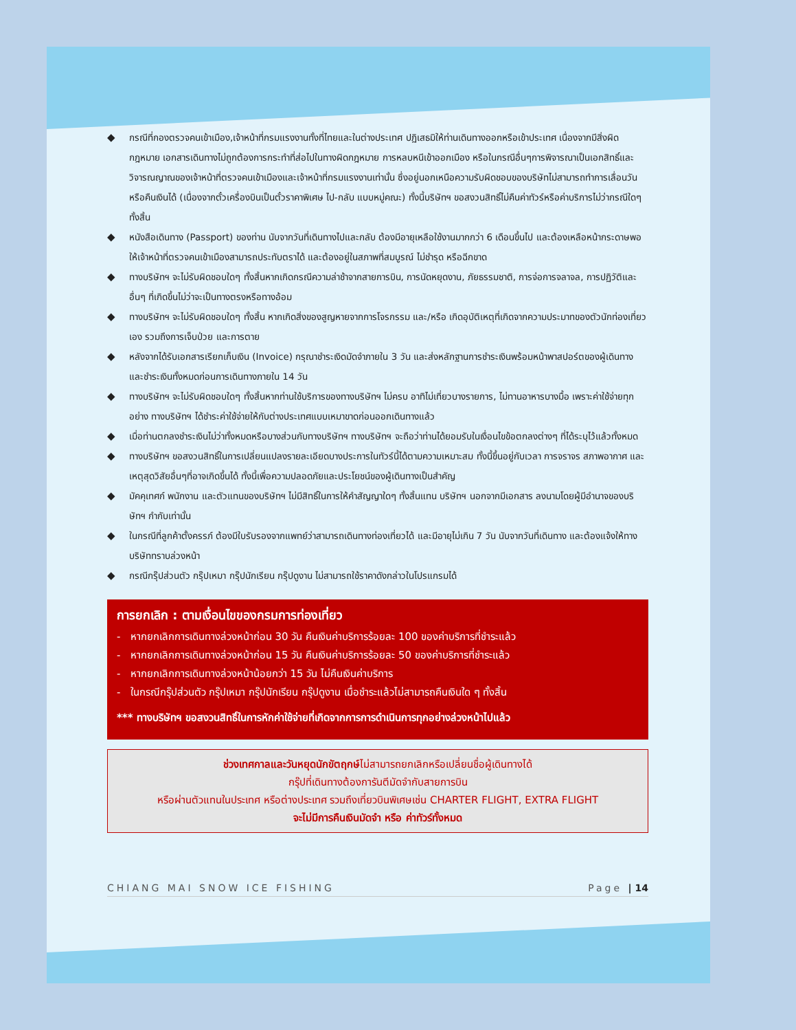◆ กรณีที่กองตรวจคนเข้าเมือง,เจ้าหน้าที่กรมแรงงานทั้งที่ไทยและในต่างประเทศ ปฏิเสธมิให้ท่านเดินทางออกหรือเข้าประเทศ เนื่องจากมีสิ่งผิดกฎหมาย เอกสารเดินทางไม่ถูกต้องการกระทำที่ส่อไปในทางผิดกฎหมาย การหลบหนีเข้าออกเมือง หรือในกรณีอื่นๆการพิจารณาเป็นเอกสิทธิ์และวิจารณญาณของเจ้าหน้าที่ตรวจคนเข้าเมืองและเจ้าหน้าที่กรมแรงงานเท่านั้น ซึ่งอยู่นอกเหนือความรับผิดชอบของบริษัทไม่สามารถทำการเลื่อนวันหรือคืนเงินได้ (เนื่องจากตั๋วเครื่องบินเป็นตั๋วราคาพิเศษ ไป-กลับ แบบหมู่คณะ) ทั้งนี้บริษัทฯ ขอสงวนสิทธิ์ไม่คืนค่าทัวร์หรือค่าบริการไม่ว่ากรณีใดๆ ทั้งสิ้น
◆ หนังสือเดินทาง (Passport) ของท่าน นับจากวันที่เดินทางไปและกลับ ต้องมีอายุเหลือใช้งานมากกว่า 6 เดือนขึ้นไป และต้องเหลือหน้ากระดาษพอให้เจ้าหน้าที่ตรวจคนเข้าเมืองสามารถประทับตราได้ และต้องอยู่ในสภาพที่สมบูรณ์ ไม่ชำรุด หรือฉีกขาด
◆ ทางบริษัทฯ จะไม่รับผิดชอบใดๆ ทั้งสิ้นหากเกิดกรณีความล่าช้าจากสายการบิน, การนัดหยุดงาน, ภัยธรรมชาติ, การจ่อการจลาจล, การปฏิวัติและอื่นๆ ที่เกิดขึ้นไม่ว่าจะเป็นทางตรงหรือทางอ้อม
◆ ทางบริษัทฯ จะไม่รับผิดชอบใดๆ ทั้งสิ้น หากเกิดสิ่งของสูญหายจากการโจรกรรม และ/หรือ เกิดอุบัติเหตุที่เกิดจากความประมาทของตัวนักท่องเที่ยวเอง รวมถึงการเจ็บป่วย และการตาย
◆ หลังจากได้รับเอกสารเรียกเก็บเงิน (Invoice) กรุณาชำระเงิดมัดจำภายใน 3 วัน และส่งหลักฐานการชำระเงินพร้อมหน้าพาสปอร์ตของผู้เดินทาง และชำระเงินทั้งหมดก่อนการเดินทางภายใน 14 วัน
◆ ทางบริษัทฯ จะไม่รับผิดชอบใดๆ ทั้งสิ้นหากท่านใช้บริการของทางบริษัทฯ ไม่ครบ อาทิไม่เที่ยวบางรายการ, ไม่ทานอาหารบางมื้อ เพราะค่าใช้จ่ายทุกอย่าง ทางบริษัทฯ ได้ชำระค่าใช้จ่ายให้กับต่างประเทศแบบเหมาขาดก่อนออกเดินทางแล้ว
◆ เมื่อท่านตกลงชำระเงินไม่ว่าทั้งหมดหรือบางส่วนกับทางบริษัทฯ ทางบริษัทฯ จะถือว่าท่านได้ยอมรับในเงื่อนไขข้อตกลงต่างๆ ที่ได้ระบุไว้แล้วทั้งหมด
◆ ทางบริษัทฯ ขอสงวนสิทธิ์ในการเปลี่ยนแปลงรายละเอียดบางประการในทัวร์นี้ได้ตามความเหมาะสม ทั้งนี้ขึ้นอยู่กับเวลา การจราจร สภาพอากาศ และเหตุสุดวิสัยอื่นๆที่อาจเกิดขึ้นได้ ทั้งนี้เพื่อความปลอดภัยและประโยชน์ของผู้เดินทางเป็นสำคัญ
◆ มัคคุเทศก์ พนักงาน และตัวแทนของบริษัทฯ ไม่มีสิทธิ์ในการให้คำสัญญาใดๆ ทั้งสิ้นแทน บริษัทฯ นอกจากมีเอกสาร ลงนามโดยผู้มีอำนาจของบริษัทฯ กำกับเท่านั้น
◆ ในกรณีที่ลูกค้าตั้งครรภ์ ต้องมีใบรับรองจากแพทย์ว่าสามารถเดินทางท่องเที่ยวได้ และมีอายุไม่เกิน 7 วัน นับจากวันที่เดินทาง และต้องแจ้งให้ทางบริษัททราบล่วงหน้า
◆ กรณีกรุ๊ปส่วนตัว กรุ๊ปเหมา กรุ๊ปนักเรียน กรุ๊ปดูงาน ไม่สามารถใช้ราคาดังกล่าวในโปรแกรมได้
การยกเลิก : ตามเงื่อนไขของกรมการท่องเที่ยว
- หากยกเลิกการเดินทางล่วงหน้าก่อน 30 วัน คืนเงินค่าบริการร้อยละ 100 ของค่าบริการที่ชำระแล้ว
- หากยกเลิกการเดินทางล่วงหน้าก่อน 15 วัน คืนเงินค่าบริการร้อยละ 50 ของค่าบริการที่ชำระแล้ว
- หากยกเลิกการเดินทางล่วงหน้าน้อยกว่า 15 วัน ไม่คืนเงินค่าบริการ
- ในกรณีกรุ๊ปส่วนตัว กรุ๊ปเหมา กรุ๊ปนักเรียน กรุ๊ปดูงาน เมื่อชำระแล้วไม่สามารถคืนเงินใด ๆ ทั้งสิ้น
*** ทางบริษัทฯ ขอสงวนสิทธิ์ในการหักค่าใช้จ่ายที่เกิดจากการการดำเนินการทุกอย่างล่วงหน้าไปแล้ว
ช่วงเทศกาลและวันหยุดนักขัตฤกษ์ไม่สามารถยกเลิกหรือเปลี่ยนชื่อผู้เดินทางได้
กรุ๊ปที่เดินทางต้องการันตีมัดจำกับสายการบิน
หรือผ่านตัวแทนในประเทศ หรือต่างประเทศ รวมถึงเที่ยวบินพิเศษเช่น CHARTER FLIGHT, EXTRA FLIGHT
จะไม่มีการคืนเงินมัดจำ หรือ ค่าทัวร์ทั้งหมด
CHIANG MAI SNOW ICE FISHING Page | 14